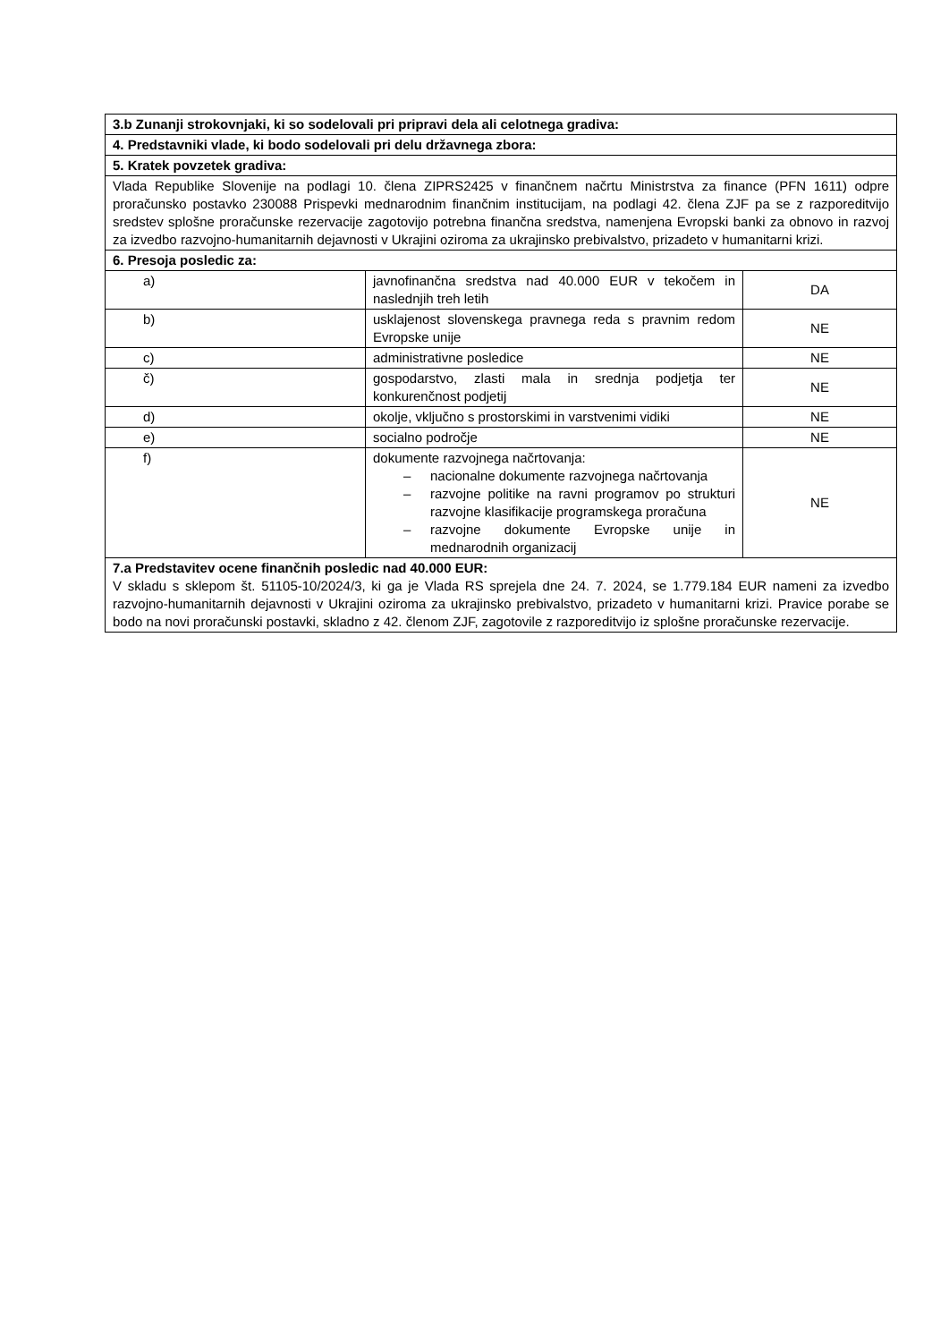| 3.b Zunanji strokovnjaki, ki so sodelovali pri pripravi dela ali celotnega gradiva: | | |
| 4. Predstavniki vlade, ki bodo sodelovali pri delu državnega zbora: | | |
| 5. Kratek povzetek gradiva: | | |
| Vlada Republike Slovenije na podlagi 10. člena ZIPRS2425 v finančnem načrtu Ministrstva za finance (PFN 1611) odpre proračunsko postavko 230088 Prispevki mednarodnim finančnim institucijam, na podlagi 42. člena ZJF pa se z razporeditvijo sredstev splošne proračunske rezervacije zagotovijo potrebna finančna sredstva, namenjena Evropski banki za obnovo in razvoj za izvedbo razvojno-humanitarnih dejavnosti v Ukrajini oziroma za ukrajinsko prebivalstvo, prizadeto v humanitarni krizi. | | |
| 6. Presoja posledic za: | | |
| a) | javnofinančna sredstva nad 40.000 EUR v tekočem in naslednjih treh letih | DA |
| b) | usklajenost slovenskega pravnega reda s pravnim redom Evropske unije | NE |
| c) | administrativne posledice | NE |
| č) | gospodarstvo, zlasti mala in srednja podjetja ter konkurenčnost podjetij | NE |
| d) | okolje, vključno s prostorskimi in varstvenimi vidiki | NE |
| e) | socialno področje | NE |
| f) | dokumente razvojnega načrtovanja: – nacionalne dokumente razvojnega načrtovanja – razvojne politike na ravni programov po strukturi razvojne klasifikacije programskega proračuna – razvojne dokumente Evropske unije in mednarodnih organizacij | NE |
| 7.a Predstavitev ocene finančnih posledic nad 40.000 EUR: V skladu s sklepom št. 51105-10/2024/3, ki ga je Vlada RS sprejela dne 24. 7. 2024, se 1.779.184 EUR nameni za izvedbo razvojno-humanitarnih dejavnosti v Ukrajini oziroma za ukrajinsko prebivalstvo, prizadeto v humanitarni krizi. Pravice porabe se bodo na novi proračunski postavki, skladno z 42. členom ZJF, zagotovile z razporeditvijo iz splošne proračunske rezervacije. | | |